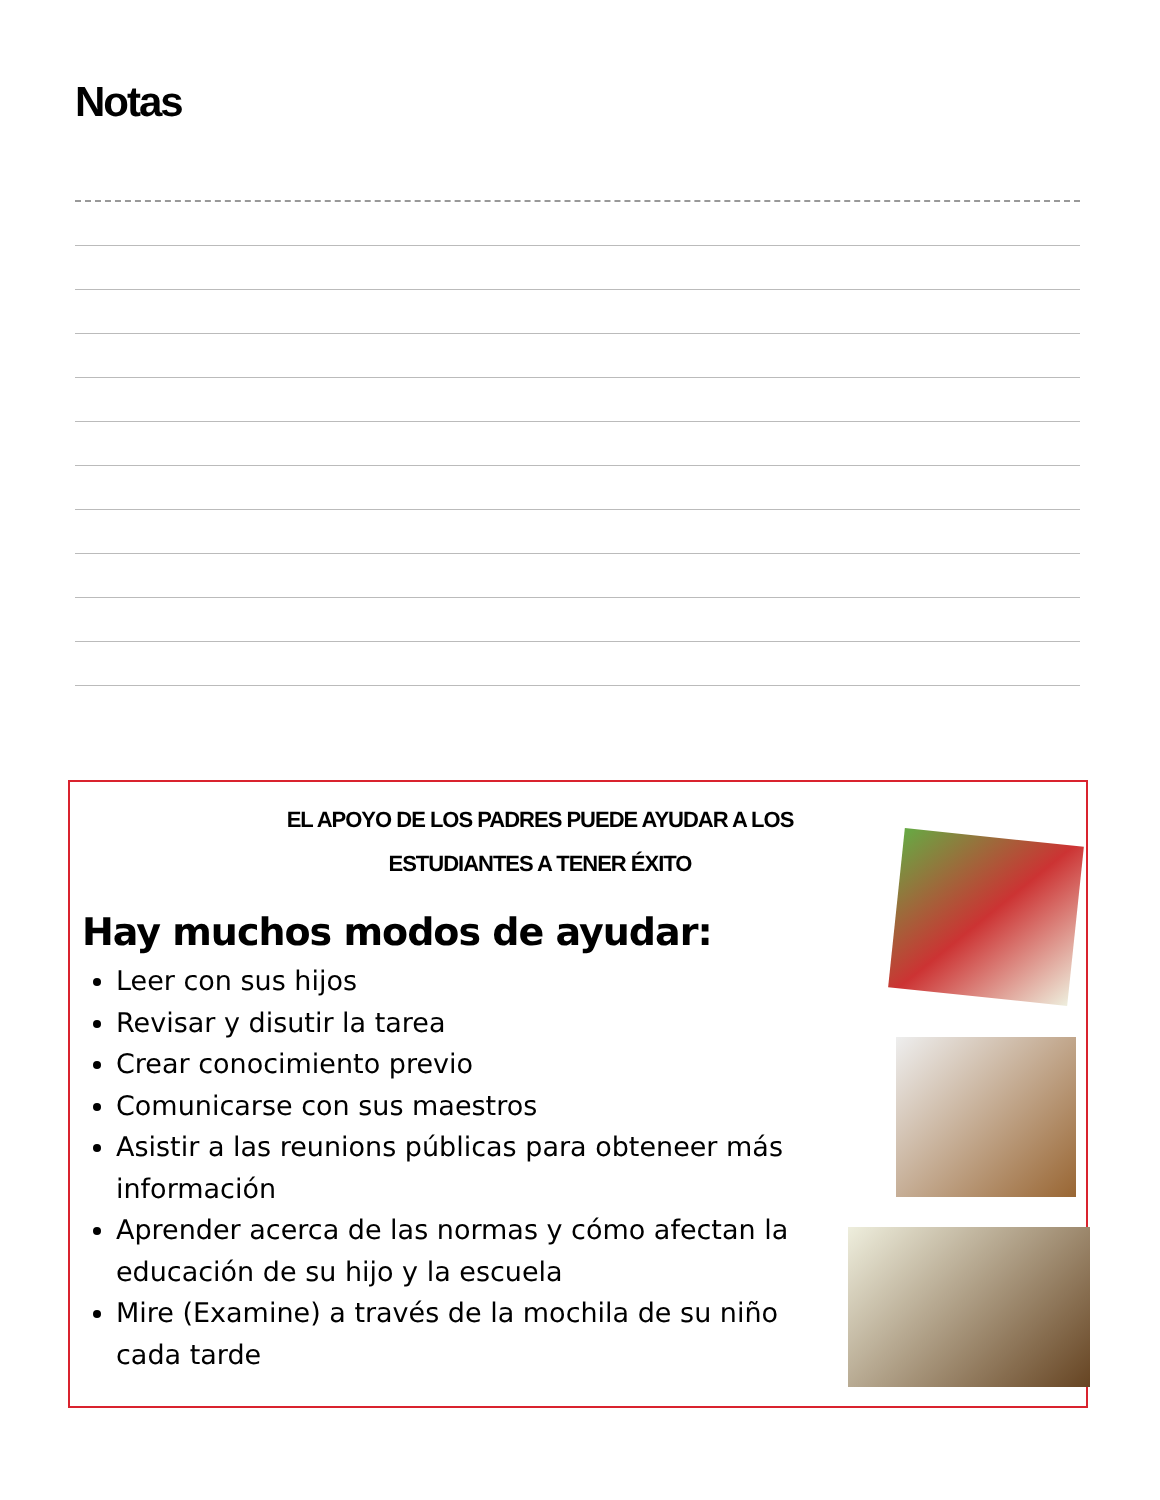Notas
EL APOYO DE LOS PADRES PUEDE AYUDAR A LOS
ESTUDIANTES A TENER ÉXITO
Hay muchos modos de ayudar:
Leer con sus hijos
Revisar y disutir la tarea
Crear conocimiento previo
Comunicarse con sus maestros
Asistir a las reunions públicas para obteneer más información
Aprender acerca de las normas y cómo afectan la educación de su hijo y la escuela
Mire (Examine) a través de la mochila de su niño cada tarde